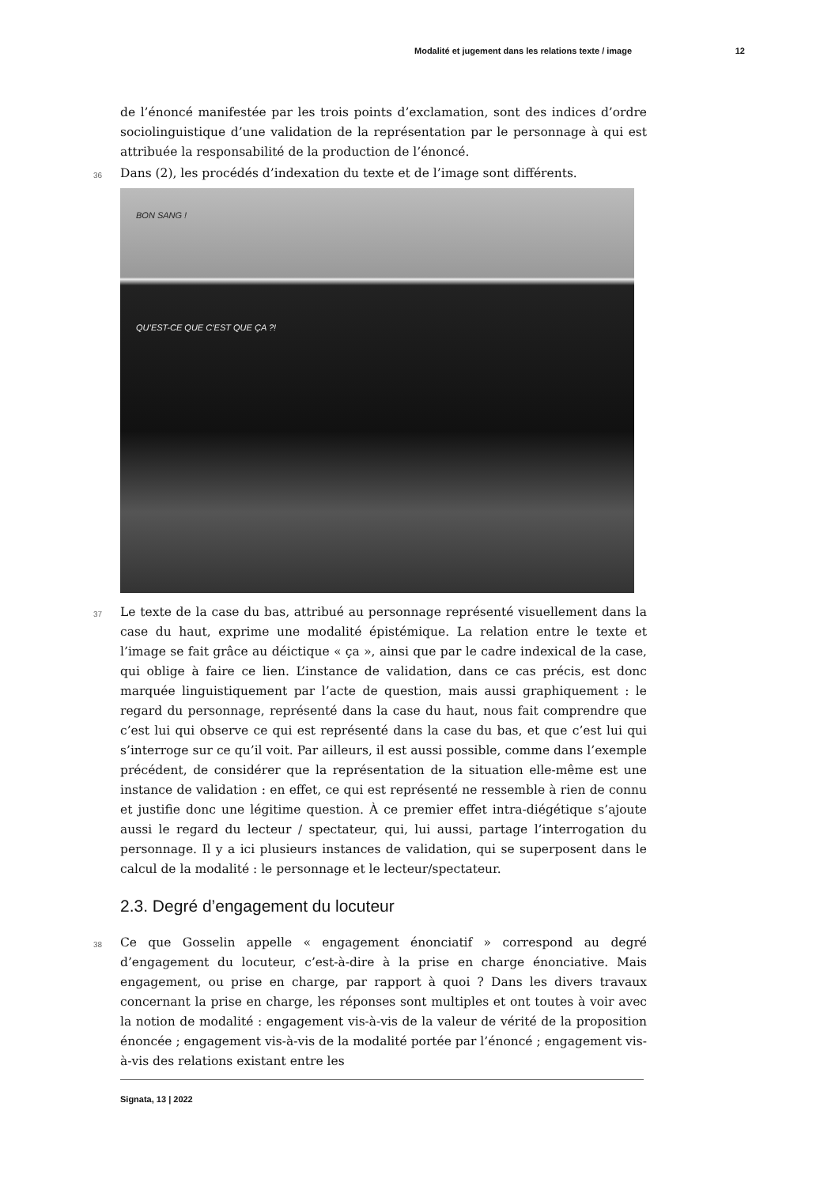Modalité et jugement dans les relations texte / image 12
de l’énoncé manifestée par les trois points d’exclamation, sont des indices d’ordre sociolinguistique d’une validation de la représentation par le personnage à qui est attribuée la responsabilité de la production de l’énoncé.
36 Dans (2), les procédés d’indexation du texte et de l’image sont différents.
BON SANG !
QU’EST-CE QUE C’EST QUE ÇA ?!
37 Le texte de la case du bas, attribué au personnage représenté visuellement dans la case du haut, exprime une modalité épistémique. La relation entre le texte et l’image se fait grâce au déictique « ça », ainsi que par le cadre indexical de la case, qui oblige à faire ce lien. L’instance de validation, dans ce cas précis, est donc marquée linguistiquement par l’acte de question, mais aussi graphiquement : le regard du personnage, représenté dans la case du haut, nous fait comprendre que c’est lui qui observe ce qui est représenté dans la case du bas, et que c’est lui qui s’interroge sur ce qu’il voit. Par ailleurs, il est aussi possible, comme dans l’exemple précédent, de considérer que la représentation de la situation elle-même est une instance de validation : en effet, ce qui est représenté ne ressemble à rien de connu et justifie donc une légitime question. À ce premier effet intra-diégétique s’ajoute aussi le regard du lecteur / spectateur, qui, lui aussi, partage l’interrogation du personnage. Il y a ici plusieurs instances de validation, qui se superposent dans le calcul de la modalité : le personnage et le lecteur/spectateur.
2.3. Degré d’engagement du locuteur
38 Ce que Gosselin appelle « engagement énonciatif » correspond au degré d’engagement du locuteur, c’est-à-dire à la prise en charge énonciative. Mais engagement, ou prise en charge, par rapport à quoi ? Dans les divers travaux concernant la prise en charge, les réponses sont multiples et ont toutes à voir avec la notion de modalité : engagement vis-à-vis de la valeur de vérité de la proposition énoncée ; engagement vis-à-vis de la modalité portée par l’énoncé ; engagement vis-à-vis des relations existant entre les
Signata, 13 | 2022